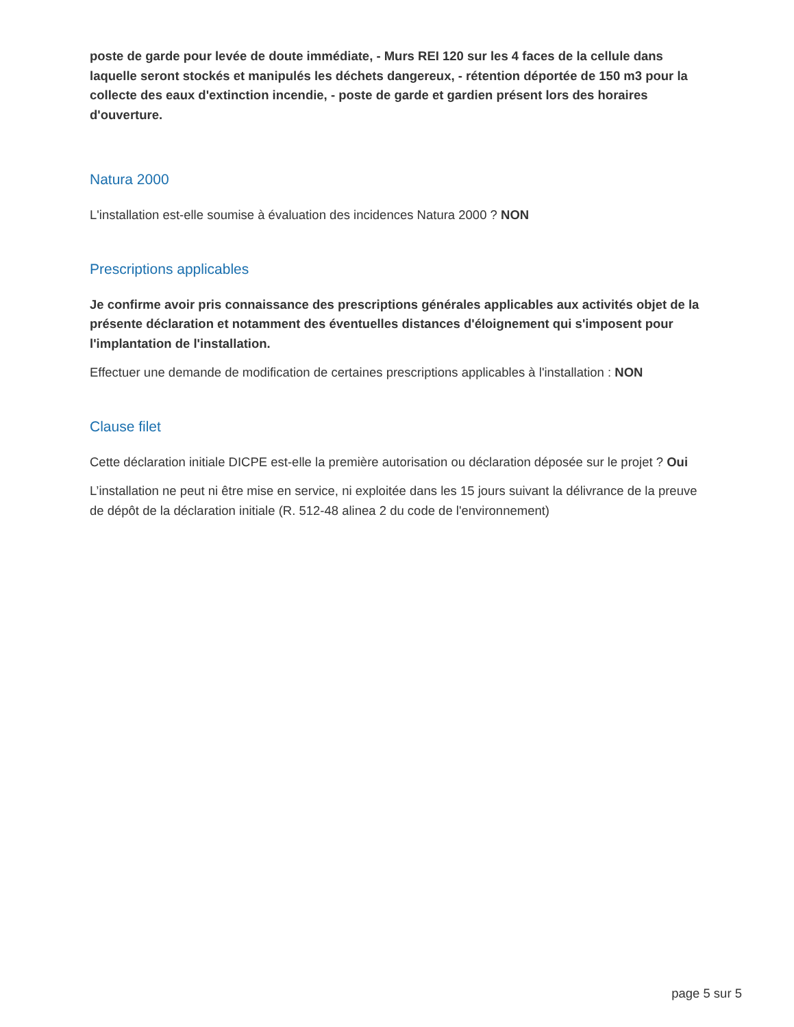poste de garde pour levée de doute immédiate, - Murs REI 120 sur les 4 faces de la cellule dans laquelle seront stockés et manipulés les déchets dangereux, - rétention déportée de 150 m3 pour la collecte des eaux d'extinction incendie, - poste de garde et gardien présent lors des horaires d'ouverture.
Natura 2000
L'installation est-elle soumise à évaluation des incidences Natura 2000 ? NON
Prescriptions applicables
Je confirme avoir pris connaissance des prescriptions générales applicables aux activités objet de la présente déclaration et notamment des éventuelles distances d'éloignement qui s'imposent pour l'implantation de l'installation.
Effectuer une demande de modification de certaines prescriptions applicables à l'installation : NON
Clause filet
Cette déclaration initiale DICPE est-elle la première autorisation ou déclaration déposée sur le projet ? Oui
L’installation ne peut ni être mise en service, ni exploitée dans les 15 jours suivant la délivrance de la preuve de dépôt de la déclaration initiale (R. 512-48 alinea 2 du code de l'environnement)
page 5 sur 5